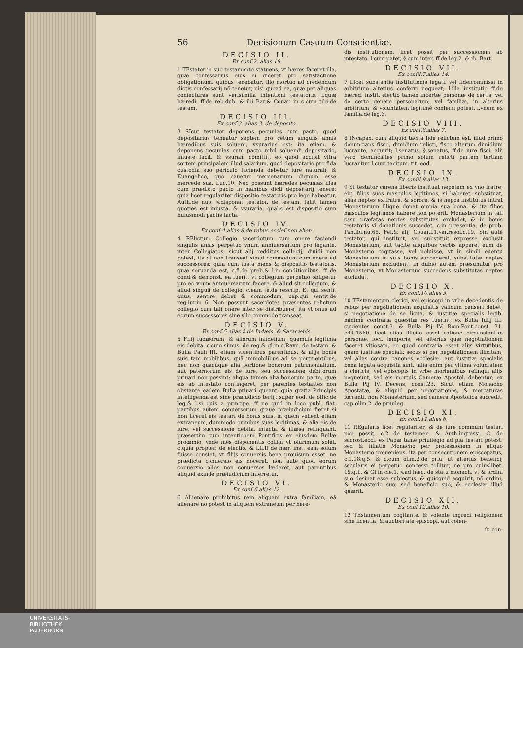56 Decisionum Casuum Conscientiæ.
DECISIO II.
Ex conſ.2. alias 16.
1 TEstator in suo testamento statuens; vt hæres faceret illa, quæ confessarius eius ei diceret pro satisfactione obligationum, quibus tenebatur; illo mortuo ad credendum dictis confessarij nõ tenetur, nisi quoad ea, quæ per aliquas coniecturas sunt verisimilia intentioni testatoris. l.quæ hæredi. ff.de reb.dub. & ibi Bar.& Couar. in c.cum tibi.de testam.
DECISIO III.
Ex conſ.3. alias 3. de deposito.
3 SIcut testator deponens pecunias cum pacto, quod depositarius teneatur septem pro cẽtum singulis annis hæredibus suis soluere, vsurarius est: ita etiam, & deponens pecunias cum pacto nihil soluendi depositario, iniuste facit, & vsuram cõmittit, eo quod accipit vltra sortem principalem illud salarium, quod depositario pro fida custodia suo periculo facienda debetur iure naturali, & Euangelico, quo cauetur mercenarium dignum esse mercede sua. Luc.10. Nec possunt hæredes pecunias illas cum prædicto pacto in manibus dicti depositarij tenere; quia licet regulariter dispositio testatoris pro lege habeatur, Auth.de nup. §.disponat testator. de testam. fallit tamen quoties est iniusta, & vsuraria, qualis est dispositio cum huiusmodi pactis facta.
DECISIO IV.
Ex conſ.4.alias 8.de rebus eccleſ.non alien.
4 RElictum Collegio sacerdotum cum onere faciendi singulis annis perpetuo vnum anniuersarium pro legante, inter Collegiatos, sicut alij redditus collegij, diuidi non potest, ita vt non transeat simul commodum cum onere ad successores; quia cum iusta mens & dispositio testatoris, quæ seruanda est, c.fi.de preb.& l.in conditionibus, ff de cond.& demonst. ea fuerit, vt collegium perpetuo obligetur pro eo vnum anniuersarium facere, & aliud sit collegium, & aliud singuli de collegio, c.eam te.de rescrip. Et qui sentit onus, sentire debet & commodum; cap.qui sentit.de reg.iur.in 6. Non possunt sacerdotes præsentes relictum collegio cum tali onere inter se distribuere, ita vt onus ad eorum successores sine vllo commodo transeat.
DECISIO V.
Ex conſ.5 alias 2.de Iudæis, & Saracænis.
5 FIlij Iudæorum, & aliorum infidelium, quamuis legitima eis debita. c.cum simus, de reg.& gl.in c.Rayn. de testam. & Bulla Pauli III. etiam viuentibus parentibus, & alijs bonis suis tam mobilibus, quã immobilibus ad se pertinentibus, nec non quacũque alia portione bonorum patrimonialium, aut paternorum eis de iure, seu successione debitorum priuari non possint; aliqua tamen alia bonorum parte, quæ eis ab intestato contingeret, per parentes testantes non obstante eadem Bulla priuari queant; quia gratia Principis intelligenda est sine præiudicio tertij; super eod. de offic.de leg.& l.si quis a principe. ff ne quid in loco publ. fiat. partibus autem conuersorum graue præiudicium fieret si non liceret eis testari de bonis suis, in quem vellent etiam extraneum, dummodo omnibus suas legitimas, & alia eis de iure, vel successione debita, intacta, & illæsa relinquant, præsertim cum intentionem Pontificis ex eiusdem Bullæ proœmio, vnde mẽs disponentis colligi vt plurimum solet, c.quia propter, de electio. & l.fi.ff de hær. inst. eam solum fuisse constet, vt filijs conuersis bene prouisum esset. ne prædicta conuersio eis noceret, non autẽ quod eorum conuersio alios non conuersos læderet, aut parentibus aliquid exinde præiudicium inferretur.
DECISIO VI.
Ex conſ.6.alias 12.
6 ALienare prohibitus rem aliquam extra familiam, eã alienare nõ potest in aliquem extraneum per here-
dis institutionem, licet possit per successionem ab intestato. l.cum pater, §.cum inter, ff.de leg.2. & ib. Bart.
DECISIO VII.
Ex conſil.7.alias 14.
7 LIcet substantia institutionis legati, vel fideicommissi in arbitrium alterius conferri nequeat; l.illa institutio ff.de hæred. instit. electio tamen incertæ personæ de certis, vel de certo genere personarum, vel familiæ, in alterius arbitrium, & voluntatem legitimè conferri potest. l.vnum ex familia.de leg.3.
DECISIO VIII.
Ex conſ.8.alias 7.
8 INcapax, cum aliquid tacita fide relictum est, illud primo denuncians fisco, dimidium relicti, fisco alterum dimidium lucrante, acquirit; l.senatus. §.senatus, ff.de iure fisci. alij vero denunciãtes primo solum relicti partem tertiam lucrantur. l.cum tacitum. tit. eod.
DECISIO IX.
Ex conſil.9.alias 13.
9 SI testator carens liberis instituat nepotem ex vno fratre, eiq. filios suos masculos legitimos, si haberet, substituat, alias neptes ex fratre, & sorore, & is nepos institutus intrat Monasterium illique donat omnia sua bona, & ita filios masculos legitimos habere non poterit, Monasterium in tali casu præfatas neptes substitutas excludet, & in bonis testatoris vi donationis succedet. c.in præsentia, de prob. Pan.ibi.nu.68. Fel.& alij Couar.l.1.var.resol.c.19. Sin autẽ testator, qui instituit, vel substituit expresse exclusit Monasterium, aut tacite aliquibus verbis apparet eum de Monasterio cogitasse, vel noluisse, vt in simili euentu Monasterium in suis bonis succederet, substitutæ neptes Monasterium excludent, in dubio autem præsumitur pro Monasterio, vt Monasterium succedens substitutas neptes excludat.
DECISIO X.
Ex conſ.10.alias 3.
10 TEstamentum clerici, vel episcopi in vrbe decedentis de rebus per negotiationem acquisitis validum censeri debet, si negotiatione de se licita, & iustitiæ specialis legib. minimè contraria quæsitæ res fuerint; ex Bulla Iulij III. cupientes const.3. & Bulla Pij IV. Rom.Pont.const. 31. edit.1560. licet alias illicita esset ratione circunstantiæ personæ, loci, temporis, vel alterius quæ negotiationem faceret vitiosam, eo quod contraria esset alijs virtutibus, quam iustitiæ speciali: secus si per negotiationem illicitam, vel alias contra canones ecclesiæ, aut iustitiæ specialis bona legata acquisita sint, talia enim per vltimã voluntatem a clericis, vel episcopis in vrbe morientibus relinqui alijs nequeunt, sed eis mortuis Cameræ Apostol. debentur; ex Bulla Pij IV. Decens, const.23. Sicut etiam Monacho Apostatæ, & aliquid per negotiationes, & mercaturas lucranti, non Monasterium, sed camera Apostolica succedit. cap.olim.2. de priuileg.
DECISIO XI.
Ex conſ.11.alias 6.
11 REgularis licet regulariter, & de iure communi testari non possit, c.2 de testamen. & Auth.ingressi. C. de sacrosf.eccl. ex Papæ tamẽ priuilegio ad pia testari potest: sed & filiatio Monacho per professionem in aliquo Monasterio proueniens, ita per consecutionem episcopatus, c.1.18.q.5. & c.cum olim.2.de priu. ut alterius beneficij secularis ei perpetuo concessi tollitur, ne pro cuiuslibet. 15.q.1. & Gl.in cle.1. §.ad hæc, de statu monach. vt & ordini suo desinat esse subiectus, & quicquid acquirit, nõ ordini, & Monasterio suo, sed beneficio suo, & ecclesiæ illud quærit.
DECISIO XII.
Ex conſ.12.alias 10.
12 TEstamentum cogitante, & volente ingredi religionem sine licentia, & auctoritate episcopi, aut colen-
ſu con-
UNIVERSITÄTS-
BIBLIOTHEK
PADERBORN